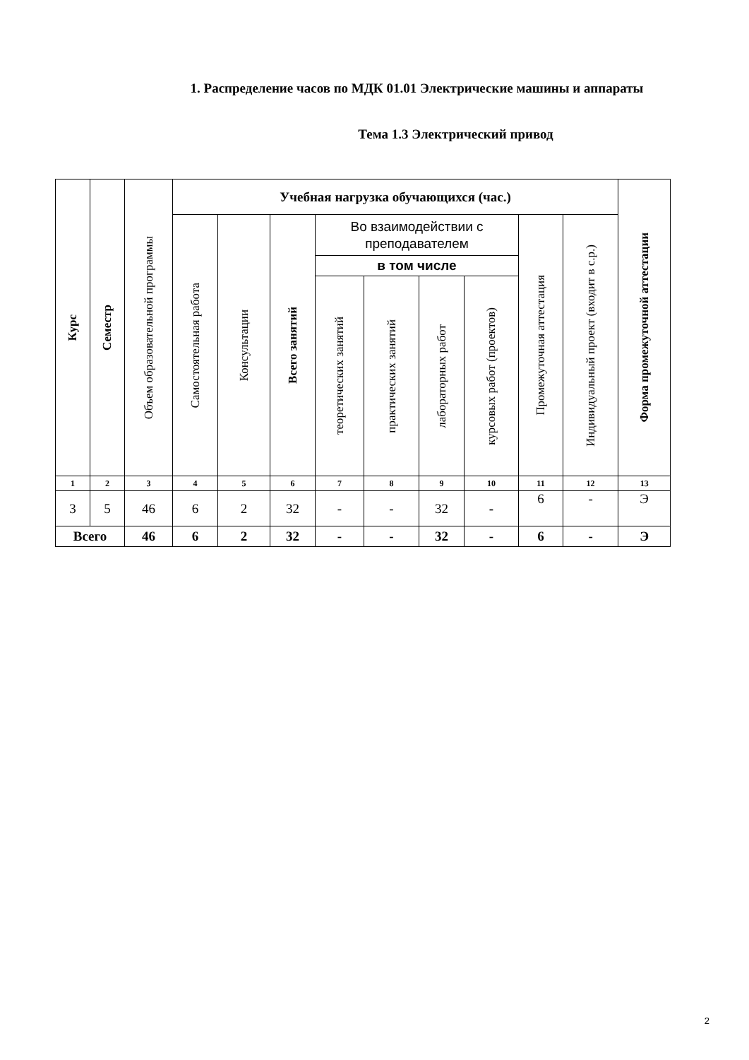1. Распределение часов по МДК 01.01 Электрические машины и аппараты
Тема 1.3 Электрический привод
| Курс | Семестр | Объем образовательной программы | Учебная нагрузка обучающихся (час.) | | | | | | | | | Форма промежуточной аттестации |
| --- | --- | --- | --- | --- | --- | --- | --- | --- | --- | --- | --- | --- |
| | | | Самостоятельная работа | Консультации | Всего занятий | Во взаимодействии с преподавателем | | | | Промежуточная аттестация | Индивидуальный проект (входит в с.р.) | |
| | | | | | | в том числе | | | | | | |
| | | | | | | теоретических занятий | практических занятий | лабораторных работ | курсовых работ (проектов) | | | |
| 1 | 2 | 3 | 4 | 5 | 6 | 7 | 8 | 9 | 10 | 11 | 12 | 13 |
| 3 | 5 | 46 | 6 | 2 | 32 | - | - | 32 | - | 6 | - | Э |
| Всего | | 46 | 6 | 2 | 32 | - | - | 32 | - | 6 | - | Э |
2